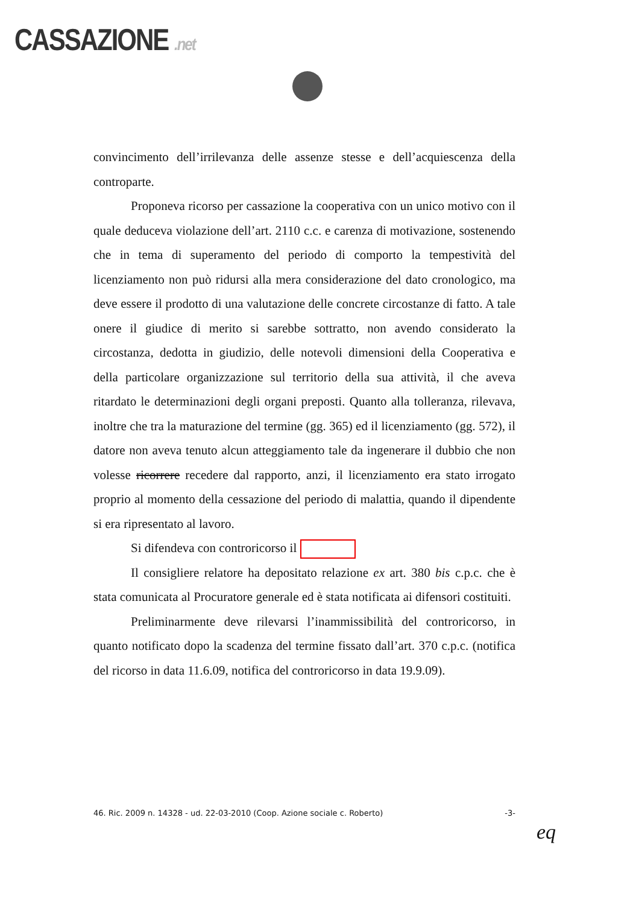CASSAZIONE .net
convincimento dell’irrilevanza delle assenze stesse e dell’acquiescenza della controparte.
Proponeva ricorso per cassazione la cooperativa con un unico motivo con il quale deduceva violazione dell’art. 2110 c.c. e carenza di motivazione, sostenendo che in tema di superamento del periodo di comporto la tempestività del licenziamento non può ridursi alla mera considerazione del dato cronologico, ma deve essere il prodotto di una valutazione delle concrete circostanze di fatto. A tale onere il giudice di merito si sarebbe sottratto, non avendo considerato la circostanza, dedotta in giudizio, delle notevoli dimensioni della Cooperativa e della particolare organizzazione sul territorio della sua attività, il che aveva ritardato le determinazioni degli organi preposti. Quanto alla tolleranza, rilevava, inoltre che tra la maturazione del termine (gg. 365) ed il licenziamento (gg. 572), il datore non aveva tenuto alcun atteggiamento tale da ingenerare il dubbio che non volesse ricorrere recedere dal rapporto, anzi, il licenziamento era stato irrogato proprio al momento della cessazione del periodo di malattia, quando il dipendente si era ripresentato al lavoro.
Si difendeva con controricorso il
Il consigliere relatore ha depositato relazione ex art. 380 bis c.p.c. che è stata comunicata al Procuratore generale ed è stata notificata ai difensori costituiti.
Preliminarmente deve rilevarsi l’inammissibilità del controricorso, in quanto notificato dopo la scadenza del termine fissato dall’art. 370 c.p.c. (notifica del ricorso in data 11.6.09, notifica del controricorso in data 19.9.09).
46. Ric. 2009 n. 14328 - ud. 22-03-2010 (Coop. Azione sociale c. Roberto) -3-
eq